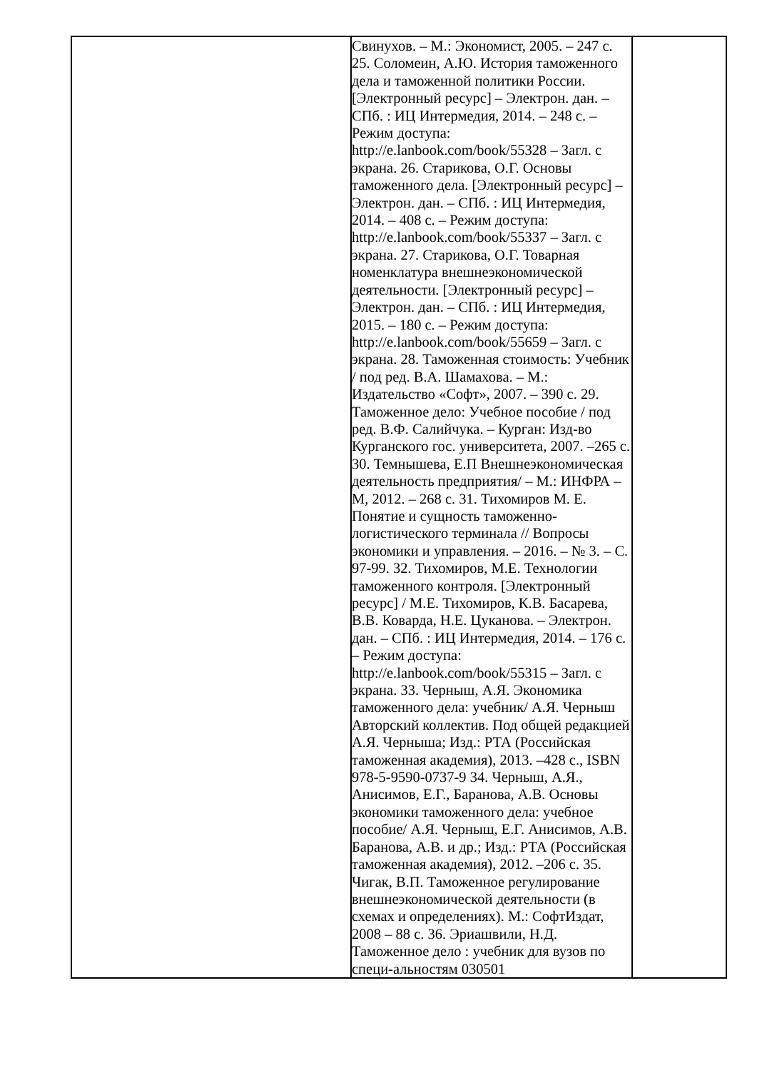| | Свинухов. – М.: Экономист, 2005. – 247 с. 25. Соломеин, А.Ю. История таможенного дела и таможенной политики России. [Электронный ресурс] – Электрон. дан. – СПб. : ИЦ Интермедия, 2014. – 248 с. – Режим доступа: http://e.lanbook.com/book/55328 – Загл. с экрана. 26. Старикова, О.Г. Основы таможенного дела. [Электронный ресурс] – Электрон. дан. – СПб. : ИЦ Интермедия, 2014. – 408 с. – Режим доступа: http://e.lanbook.com/book/55337 – Загл. с экрана. 27. Старикова, О.Г. Товарная номенклатура внешнеэкономической деятельности. [Электронный ресурс] – Электрон. дан. – СПб. : ИЦ Интермедия, 2015. – 180 с. – Режим доступа: http://e.lanbook.com/book/55659 – Загл. с экрана. 28. Таможенная стоимость: Учебник / под ред. В.А. Шамахова. – М.: Издательство «Софт», 2007. – 390 с. 29. Таможенное дело: Учебное пособие / под ред. В.Ф. Салийчука. – Курган: Изд-во Курганского гос. университета, 2007. –265 с. 30. Темнышева, Е.П Внешнеэкономическая деятельность предприятия/ – М.: ИНФРА – М, 2012. – 268 с. 31. Тихомиров М. Е. Понятие и сущность таможенно-логистического терминала // Вопросы экономики и управления. – 2016. – № 3. – С. 97-99. 32. Тихомиров, М.Е. Технологии таможенного контроля. [Электронный ресурс] / М.Е. Тихомиров, К.В. Басарева, В.В. Коварда, Н.Е. Цуканова. – Электрон. дан. – СПб. : ИЦ Интермедия, 2014. – 176 с. – Режим доступа: http://e.lanbook.com/book/55315 – Загл. с экрана. 33. Черныш, А.Я. Экономика таможенного дела: учебник/ А.Я. Черныш Авторский коллектив. Под общей редакцией А.Я. Черныша; Изд.: РТА (Российская таможенная академия), 2013. –428 с., ISBN 978-5-9590-0737-9 34. Черныш, А.Я., Анисимов, Е.Г., Баранова, А.В. Основы экономики таможенного дела: учебное пособие/ А.Я. Черныш, Е.Г. Анисимов, А.В. Баранова, А.В. и др.; Изд.: РТА (Российская таможенная академия), 2012. –206 с. 35. Чигак, В.П. Таможенное регулирование внешнеэкономической деятельности (в схемах и определениях). М.: СофтИздат, 2008 – 88 с. 36. Эриашвили, Н.Д. Таможенное дело : учебник для вузов по специ-альностям 030501 | |